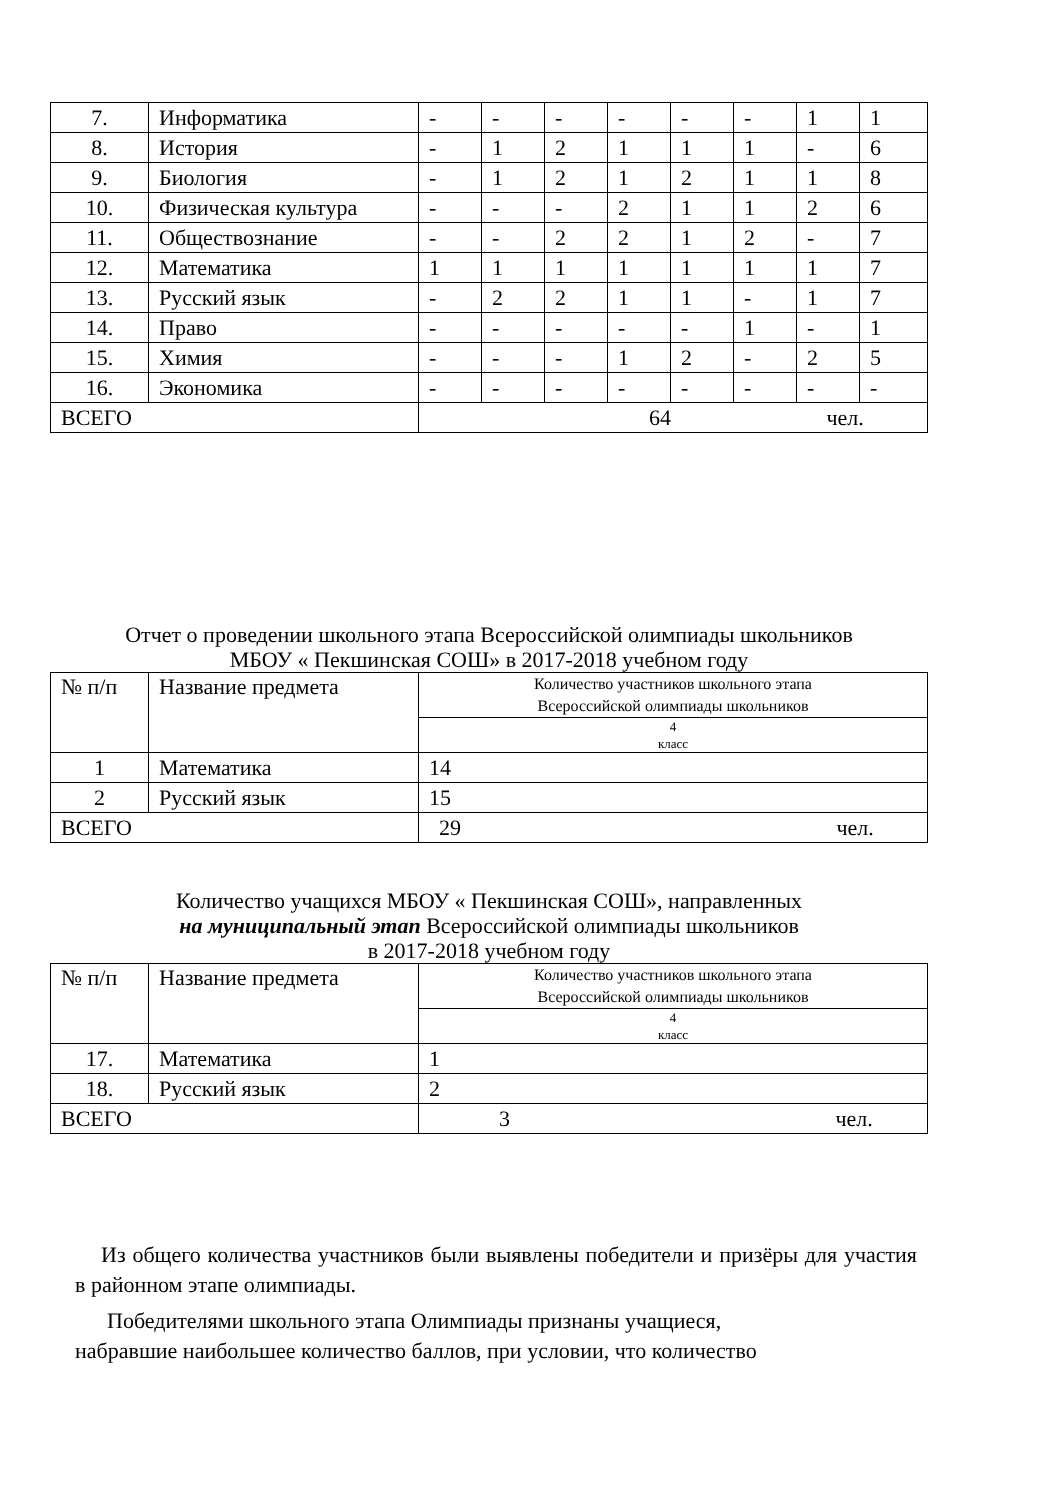| 7. | Информатика | - | - | - | - | - | - | 1 | 1 |
| 8. | История | - | 1 | 2 | 1 | 1 | 1 | - | 6 |
| 9. | Биология | - | 1 | 2 | 1 | 2 | 1 | 1 | 8 |
| 10. | Физическая культура | - | - | - | 2 | 1 | 1 | 2 | 6 |
| 11. | Обществознание | - | - | 2 | 2 | 1 | 2 | - | 7 |
| 12. | Математика | 1 | 1 | 1 | 1 | 1 | 1 | 1 | 7 |
| 13. | Русский язык | - | 2 | 2 | 1 | 1 | - | 1 | 7 |
| 14. | Право | - | - | - | - | - | 1 | - | 1 |
| 15. | Химия | - | - | - | 1 | 2 | - | 2 | 5 |
| 16. | Экономика | - | - | - | - | - | - | - | - |
| ВСЕГО | | 64 чел. | | | | | | | |
Отчет о проведении школьного этапа Всероссийской олимпиады школьников
МБОУ « Пекшинская СОШ» в 2017-2018 учебном году
| № п/п | Название предмета | Количество участников школьного этапа Всероссийской олимпиады школьников |
| | | 4 класс |
| 1 | Математика | 14 |
| 2 | Русский язык | 15 |
| ВСЕГО | | 29 чел. |
Количество учащихся МБОУ « Пекшинская СОШ», направленных
на муниципальный этап Всероссийской олимпиады школьников
в 2017-2018 учебном году
| № п/п | Название предмета | Количество участников школьного этапа Всероссийской олимпиады школьников |
| | | 4 класс |
| 17. | Математика | 1 |
| 18. | Русский язык | 2 |
| ВСЕГО | | 3 чел. |
Из общего количества участников были выявлены победители и призёры для участия в районном этапе олимпиады.
Победителями школьного этапа Олимпиады признаны учащиеся,
набравшие наибольшее количество баллов, при условии, что количество